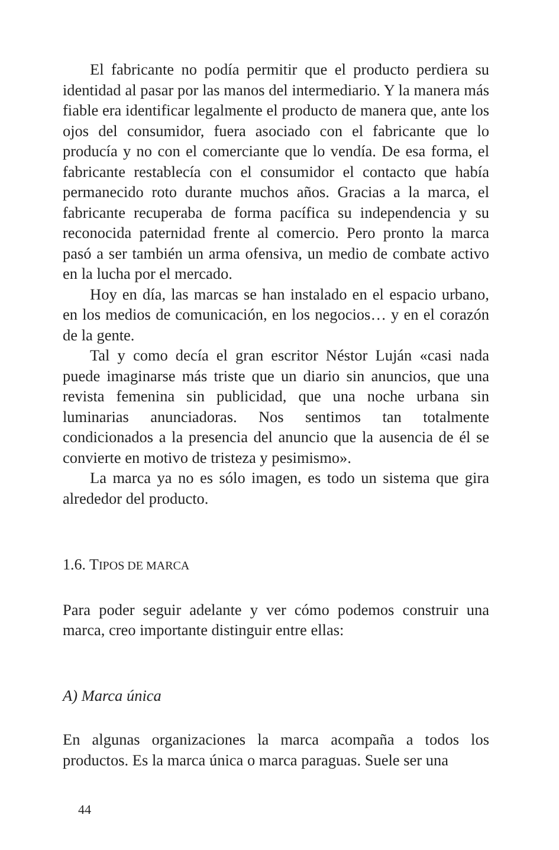El fabricante no podía permitir que el producto perdiera su identidad al pasar por las manos del intermediario. Y la manera más fiable era identificar legalmente el producto de manera que, ante los ojos del consumidor, fuera asociado con el fabricante que lo producía y no con el comerciante que lo vendía. De esa forma, el fabricante restablecía con el consumidor el contacto que había permanecido roto durante muchos años. Gracias a la marca, el fabricante recuperaba de forma pacífica su independencia y su reconocida paternidad frente al comercio. Pero pronto la marca pasó a ser también un arma ofensiva, un medio de combate activo en la lucha por el mercado.
Hoy en día, las marcas se han instalado en el espacio urbano, en los medios de comunicación, en los negocios… y en el corazón de la gente.
Tal y como decía el gran escritor Néstor Luján «casi nada puede imaginarse más triste que un diario sin anuncios, que una revista femenina sin publicidad, que una noche urbana sin luminarias anunciadoras. Nos sentimos tan totalmente condicionados a la presencia del anuncio que la ausencia de él se convierte en motivo de tristeza y pesimismo».
La marca ya no es sólo imagen, es todo un sistema que gira alrededor del producto.
1.6. TIPOS DE MARCA
Para poder seguir adelante y ver cómo podemos construir una marca, creo importante distinguir entre ellas:
A) Marca única
En algunas organizaciones la marca acompaña a todos los productos. Es la marca única o marca paraguas. Suele ser una
44